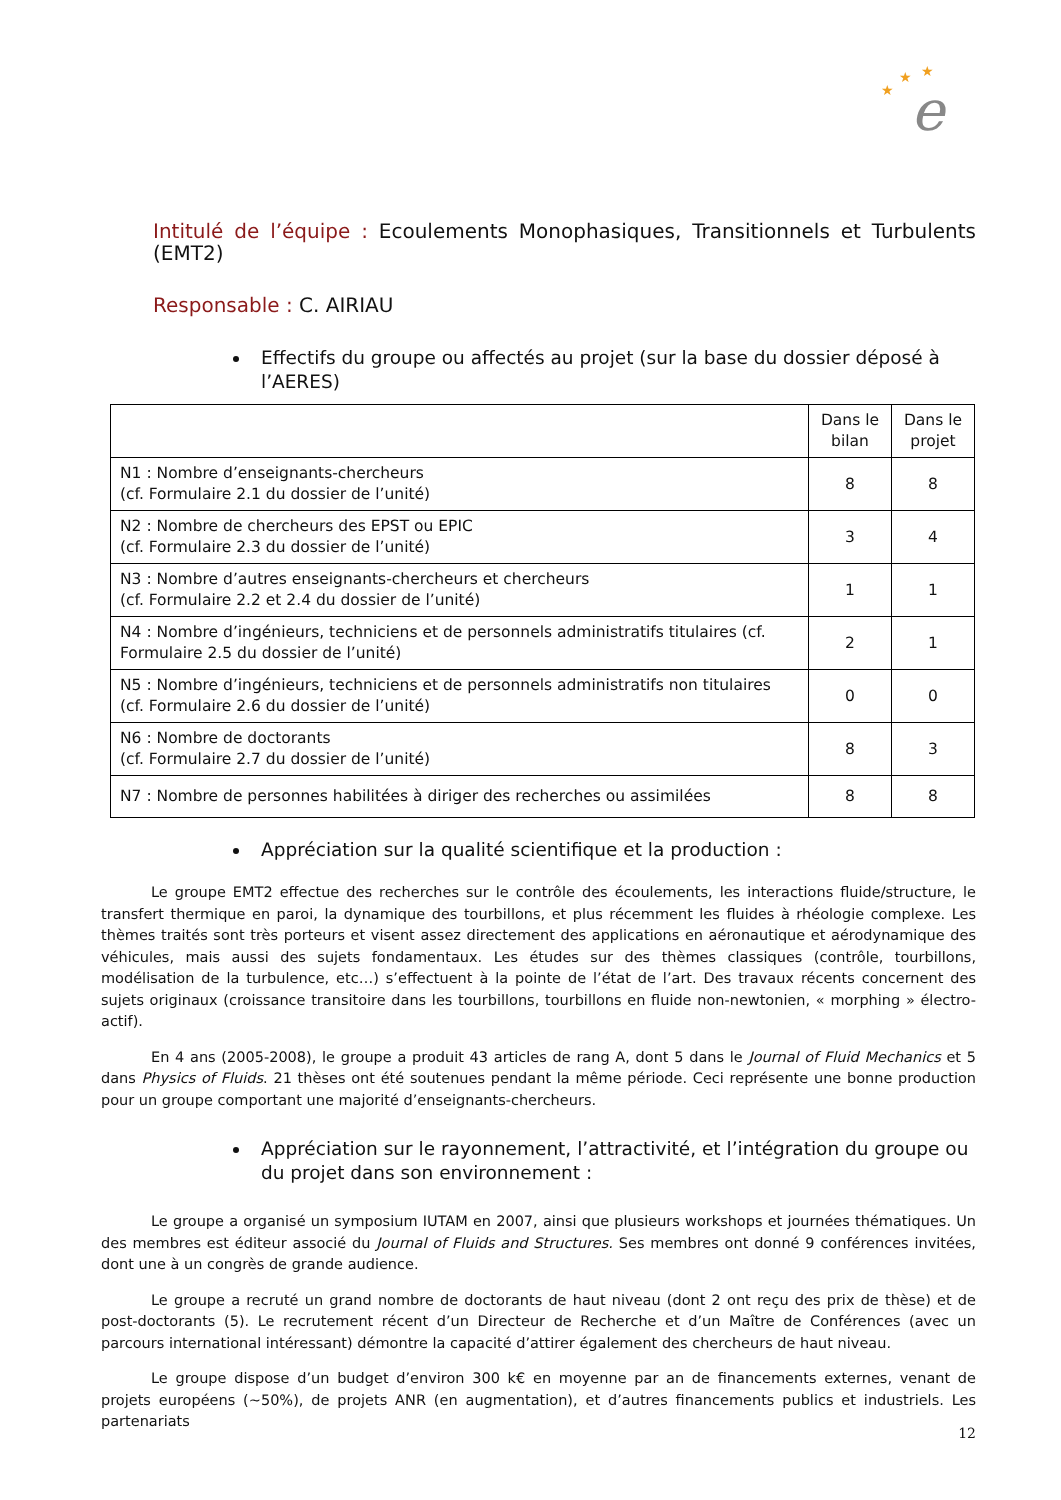e
★
★
★
Intitulé de l’équipe : Ecoulements Monophasiques, Transitionnels et Turbulents (EMT2)
Responsable : C. AIRIAU
Effectifs du groupe ou affectés au projet (sur la base du dossier déposé à l’AERES)
| | Dans le bilan | Dans le projet |
| --- | --- | --- |
| N1 : Nombre d’enseignants-chercheurs (cf. Formulaire 2.1 du dossier de l’unité) | 8 | 8 |
| N2 : Nombre de chercheurs des EPST ou EPIC (cf. Formulaire 2.3 du dossier de l’unité) | 3 | 4 |
| N3 : Nombre d’autres enseignants-chercheurs et chercheurs (cf. Formulaire 2.2 et 2.4 du dossier de l’unité) | 1 | 1 |
| N4 : Nombre d’ingénieurs, techniciens et de personnels administratifs titulaires (cf. Formulaire 2.5 du dossier de l’unité) | 2 | 1 |
| N5 : Nombre d’ingénieurs, techniciens et de personnels administratifs non titulaires (cf. Formulaire 2.6 du dossier de l’unité) | 0 | 0 |
| N6 : Nombre de doctorants (cf. Formulaire 2.7 du dossier de l’unité) | 8 | 3 |
| N7 : Nombre de personnes habilitées à diriger des recherches ou assimilées | 8 | 8 |
Appréciation sur la qualité scientifique et la production :
Le groupe EMT2 effectue des recherches sur le contrôle des écoulements, les interactions fluide/structure, le transfert thermique en paroi, la dynamique des tourbillons, et plus récemment les fluides à rhéologie complexe. Les thèmes traités sont très porteurs et visent assez directement des applications en aéronautique et aérodynamique des véhicules, mais aussi des sujets fondamentaux. Les études sur des thèmes classiques (contrôle, tourbillons, modélisation de la turbulence, etc…) s’effectuent à la pointe de l’état de l’art. Des travaux récents concernent des sujets originaux (croissance transitoire dans les tourbillons, tourbillons en fluide non-newtonien, « morphing » électro-actif).
En 4 ans (2005-2008), le groupe a produit 43 articles de rang A, dont 5 dans le Journal of Fluid Mechanics et 5 dans Physics of Fluids. 21 thèses ont été soutenues pendant la même période. Ceci représente une bonne production pour un groupe comportant une majorité d’enseignants-chercheurs.
Appréciation sur le rayonnement, l’attractivité, et l’intégration du groupe ou du projet dans son environnement :
Le groupe a organisé un symposium IUTAM en 2007, ainsi que plusieurs workshops et journées thématiques. Un des membres est éditeur associé du Journal of Fluids and Structures. Ses membres ont donné 9 conférences invitées, dont une à un congrès de grande audience.
Le groupe a recruté un grand nombre de doctorants de haut niveau (dont 2 ont reçu des prix de thèse) et de post-doctorants (5). Le recrutement récent d’un Directeur de Recherche et d’un Maître de Conférences (avec un parcours international intéressant) démontre la capacité d’attirer également des chercheurs de haut niveau.
Le groupe dispose d’un budget d’environ 300 k€ en moyenne par an de financements externes, venant de projets européens (~50%), de projets ANR (en augmentation), et d’autres financements publics et industriels. Les partenariats
12